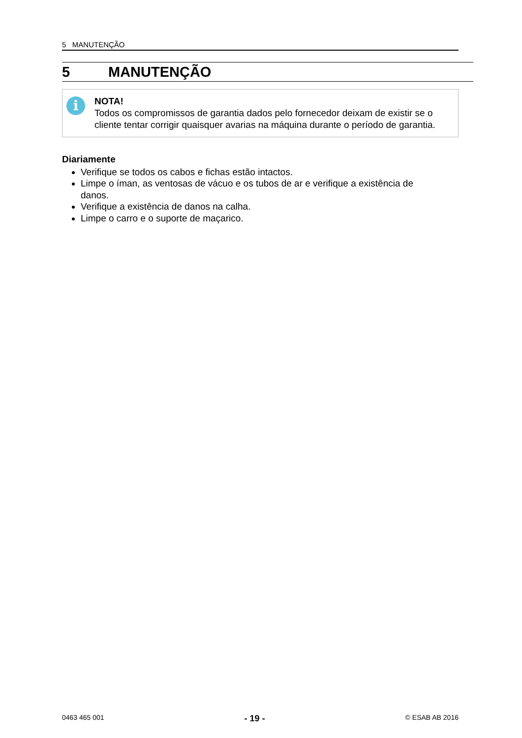5 MANUTENÇÃO
5 MANUTENÇÃO
i
NOTA!
Todos os compromissos de garantia dados pelo fornecedor deixam de existir se o cliente tentar corrigir quaisquer avarias na máquina durante o período de garantia.
Diariamente
Verifique se todos os cabos e fichas estão intactos.
Limpe o íman, as ventosas de vácuo e os tubos de ar e verifique a existência de danos.
Verifique a existência de danos na calha.
Limpe o carro e o suporte de maçarico.
0463 465 001 - 19 - © ESAB AB 2016